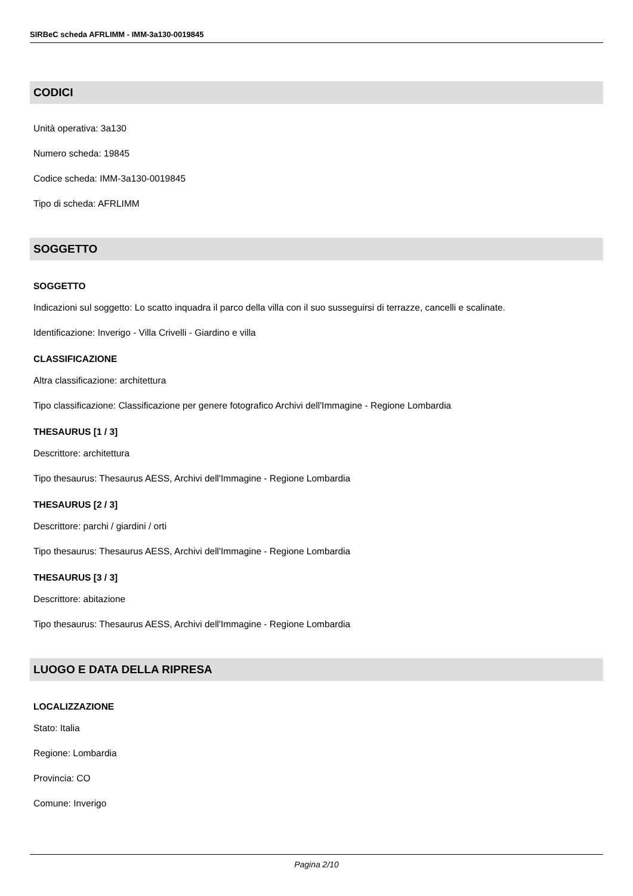SIRBeC scheda AFRLIMM - IMM-3a130-0019845
CODICI
Unità operativa: 3a130
Numero scheda: 19845
Codice scheda: IMM-3a130-0019845
Tipo di scheda: AFRLIMM
SOGGETTO
SOGGETTO
Indicazioni sul soggetto: Lo scatto inquadra il parco della villa con il suo susseguirsi di terrazze, cancelli e scalinate.
Identificazione: Inverigo - Villa Crivelli - Giardino e villa
CLASSIFICAZIONE
Altra classificazione: architettura
Tipo classificazione: Classificazione per genere fotografico Archivi dell'Immagine - Regione Lombardia
THESAURUS [1 / 3]
Descrittore: architettura
Tipo thesaurus: Thesaurus AESS, Archivi dell'Immagine - Regione Lombardia
THESAURUS [2 / 3]
Descrittore: parchi / giardini / orti
Tipo thesaurus: Thesaurus AESS, Archivi dell'Immagine - Regione Lombardia
THESAURUS [3 / 3]
Descrittore: abitazione
Tipo thesaurus: Thesaurus AESS, Archivi dell'Immagine - Regione Lombardia
LUOGO E DATA DELLA RIPRESA
LOCALIZZAZIONE
Stato: Italia
Regione: Lombardia
Provincia: CO
Comune: Inverigo
Pagina 2/10